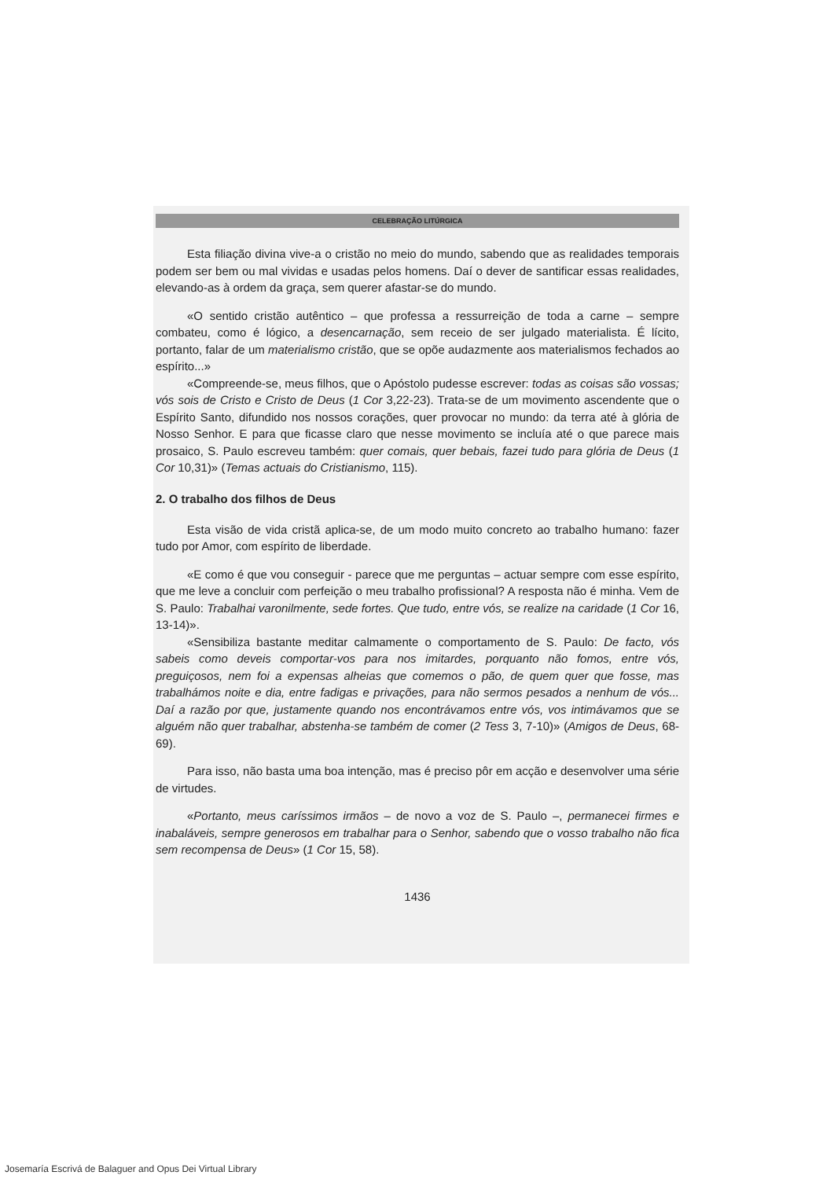CELEBRAÇÃO LITÚRGICA
Esta filiação divina vive-a o cristão no meio do mundo, sabendo que as realidades temporais podem ser bem ou mal vividas e usadas pelos homens. Daí o dever de santificar essas realidades, elevando-as à ordem da graça, sem querer afastar-se do mundo.
«O sentido cristão autêntico – que professa a ressurreição de toda a carne – sempre combateu, como é lógico, a desencarnação, sem receio de ser julgado materialista. É lícito, portanto, falar de um materialismo cristão, que se opõe audazmente aos materialismos fechados ao espírito...»
«Compreende-se, meus filhos, que o Apóstolo pudesse escrever: todas as coisas são vossas; vós sois de Cristo e Cristo de Deus (1 Cor 3,22-23). Trata-se de um movimento ascendente que o Espírito Santo, difundido nos nossos corações, quer provocar no mundo: da terra até à glória de Nosso Senhor. E para que ficasse claro que nesse movimento se incluía até o que parece mais prosaico, S. Paulo escreveu também: quer comais, quer bebais, fazei tudo para glória de Deus (1 Cor 10,31)» (Temas actuais do Cristianismo, 115).
2. O trabalho dos filhos de Deus
Esta visão de vida cristã aplica-se, de um modo muito concreto ao trabalho humano: fazer tudo por Amor, com espírito de liberdade.
«E como é que vou conseguir - parece que me perguntas – actuar sempre com esse espírito, que me leve a concluir com perfeição o meu trabalho profissional? A resposta não é minha. Vem de S. Paulo: Trabalhai varonilmente, sede fortes. Que tudo, entre vós, se realize na caridade (1 Cor 16, 13-14)».
«Sensibiliza bastante meditar calmamente o comportamento de S. Paulo: De facto, vós sabeis como deveis comportar-vos para nos imitardes, porquanto não fomos, entre vós, preguiçosos, nem foi a expensas alheias que comemos o pão, de quem quer que fosse, mas trabalhámos noite e dia, entre fadigas e privações, para não sermos pesados a nenhum de vós... Daí a razão por que, justamente quando nos encontrávamos entre vós, vos intimávamos que se alguém não quer trabalhar, abstenha-se também de comer (2 Tess 3, 7-10)» (Amigos de Deus, 68-69).
Para isso, não basta uma boa intenção, mas é preciso pôr em acção e desenvolver uma série de virtudes.
«Portanto, meus caríssimos irmãos – de novo a voz de S. Paulo –, permanecei firmes e inabaláveis, sempre generosos em trabalhar para o Senhor, sabendo que o vosso trabalho não fica sem recompensa de Deus» (1 Cor 15, 58).
1436
Josemaría Escrivá de Balaguer and Opus Dei Virtual Library